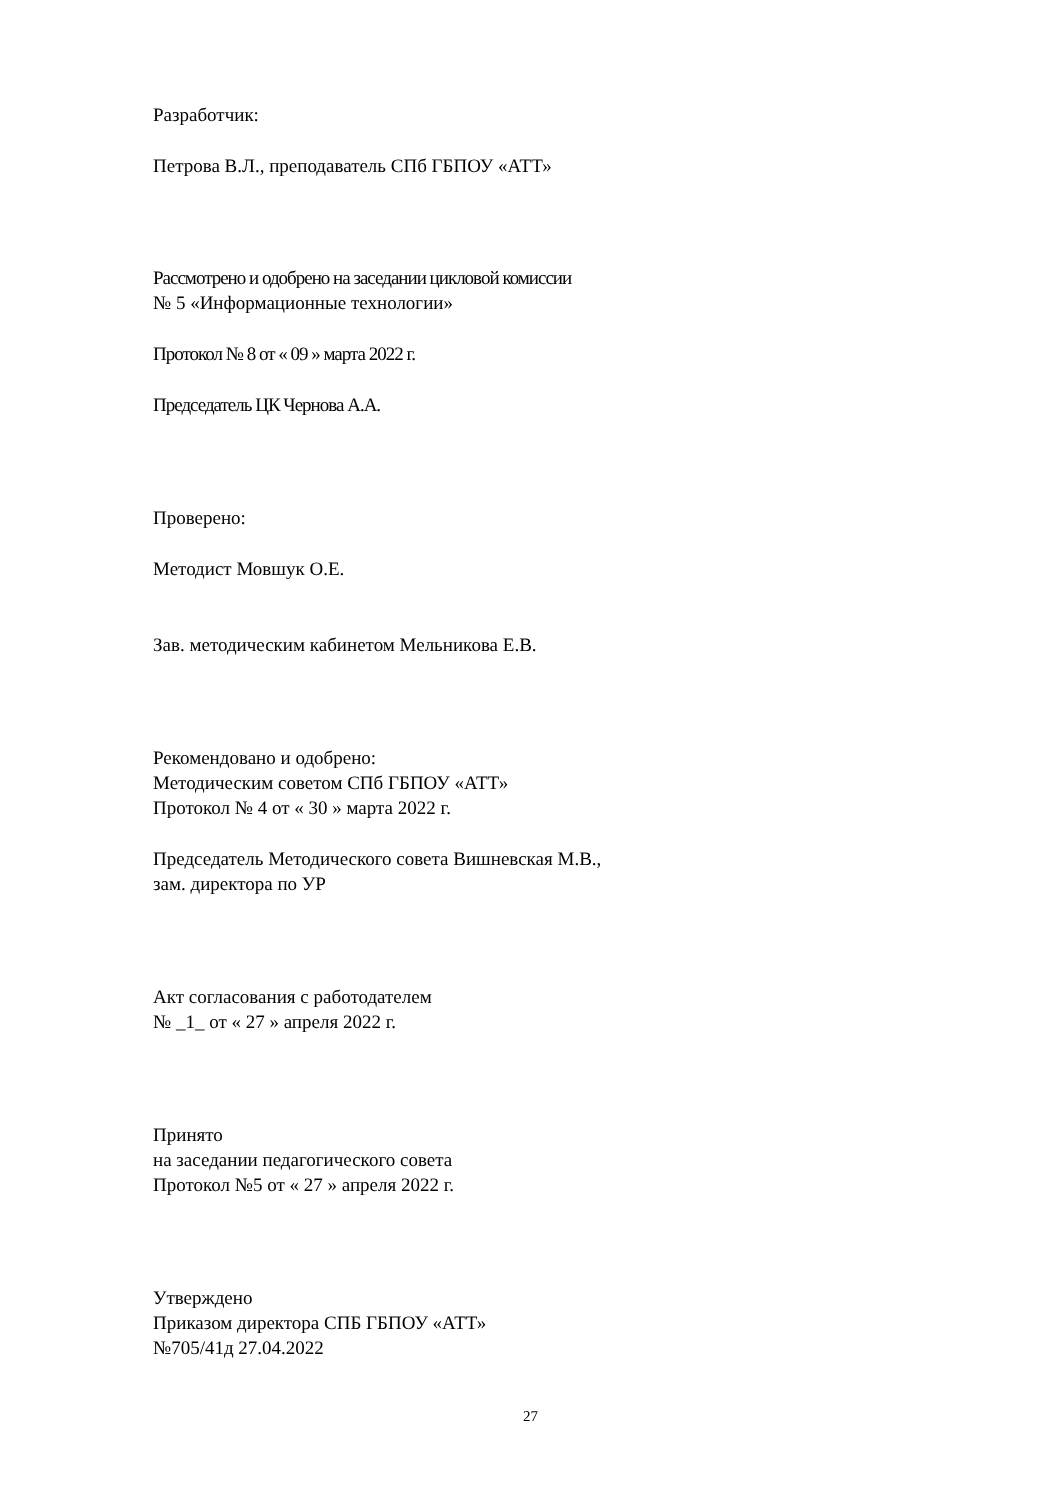Разработчик:
Петрова В.Л., преподаватель СПб ГБПОУ «АТТ»
Рассмотрено и одобрено на заседании цикловой комиссии
№ 5 «Информационные технологии»
Протокол № 8 от « 09 » марта 2022 г.
Председатель ЦК Чернова А.А.
Проверено:
Методист Мовшук О.Е.
Зав. методическим кабинетом Мельникова Е.В.
Рекомендовано и одобрено:
Методическим советом СПб ГБПОУ «АТТ»
Протокол № 4 от « 30 » марта 2022 г.
Председатель Методического совета Вишневская М.В.,
зам. директора по УР
Акт согласования с работодателем
№ _1_ от « 27 » апреля 2022 г.
Принято
на заседании педагогического совета
Протокол №5 от « 27 » апреля 2022 г.
Утверждено
Приказом директора СПБ ГБПОУ «АТТ»
№705/41д 27.04.2022
27